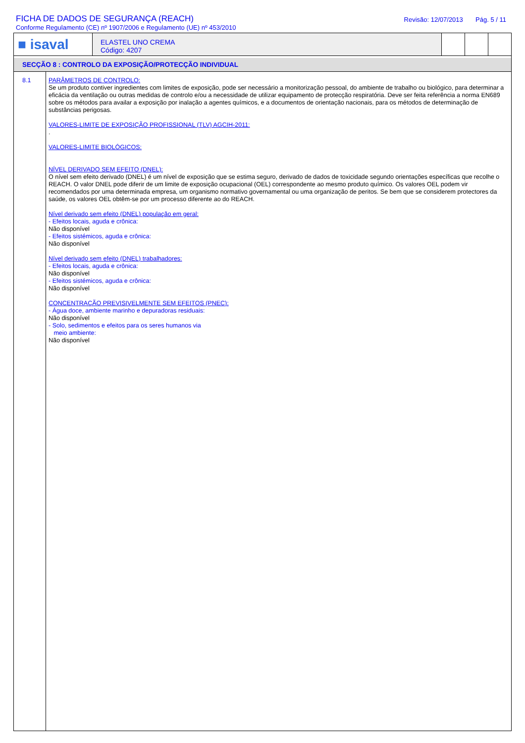FICHA DE DADOS DE SEGURANÇA (REACH)
Conforme Regulamento (CE) nº 1907/2006 e Regulamento (UE) nº 453/2010
Revisão: 12/07/2013 Pág. 5 / 11
■ isaval
ELASTEL UNO CREMA
Código: 4207
SECÇÃO 8 : CONTROLO DA EXPOSIÇÃO/PROTECÇÃO INDIVIDUAL
8.1
PARÂMETROS DE CONTROLO:
Se um produto contiver ingredientes com limites de exposição, pode ser necessário a monitorização pessoal, do ambiente de trabalho ou biológico, para determinar a eficácia da ventilação ou outras medidas de controlo e/ou a necessidade de utilizar equipamento de protecção respiratória. Deve ser feita referência a norma EN689 sobre os métodos para availar a exposição por inalação a agentes químicos, e a documentos de orientação nacionais, para os métodos de determinação de substâncias perigosas.
VALORES-LIMITE DE EXPOSIÇÃO PROFISSIONAL (TLV) AGCIH-2011:
.
VALORES-LIMITE BIOLÓGICOS:
NÍVEL DERIVADO SEM EFEITO (DNEL):
O nível sem efeito derivado (DNEL) é um nível de exposição que se estima seguro, derivado de dados de toxicidade segundo orientações específicas que recolhe o REACH. O valor DNEL pode diferir de um limite de exposição ocupacional (OEL) correspondente ao mesmo produto químico. Os valores OEL podem vir recomendados por uma determinada empresa, um organismo normativo governamental ou uma organização de peritos. Se bem que se considerem protectores da saúde, os valores OEL obtêm-se por um processo diferente ao do REACH.
Nível derivado sem efeito (DNEL) população em geral:
- Efeitos locais, aguda e crônica:
Não disponível
- Efeitos sistémicos, aguda e crônica:
Não disponível
Nível derivado sem efeito (DNEL) trabalhadores:
- Efeitos locais, aguda e crônica:
Não disponível
- Efeitos sistémicos, aguda e crônica:
Não disponível
CONCENTRAÇÃO PREVISIVELMENTE SEM EFEITOS (PNEC):
- Água doce, ambiente marinho e depuradoras residuais:
Não disponível
- Solo, sedimentos e efeitos para os seres humanos via
meio ambiente:
Não disponível